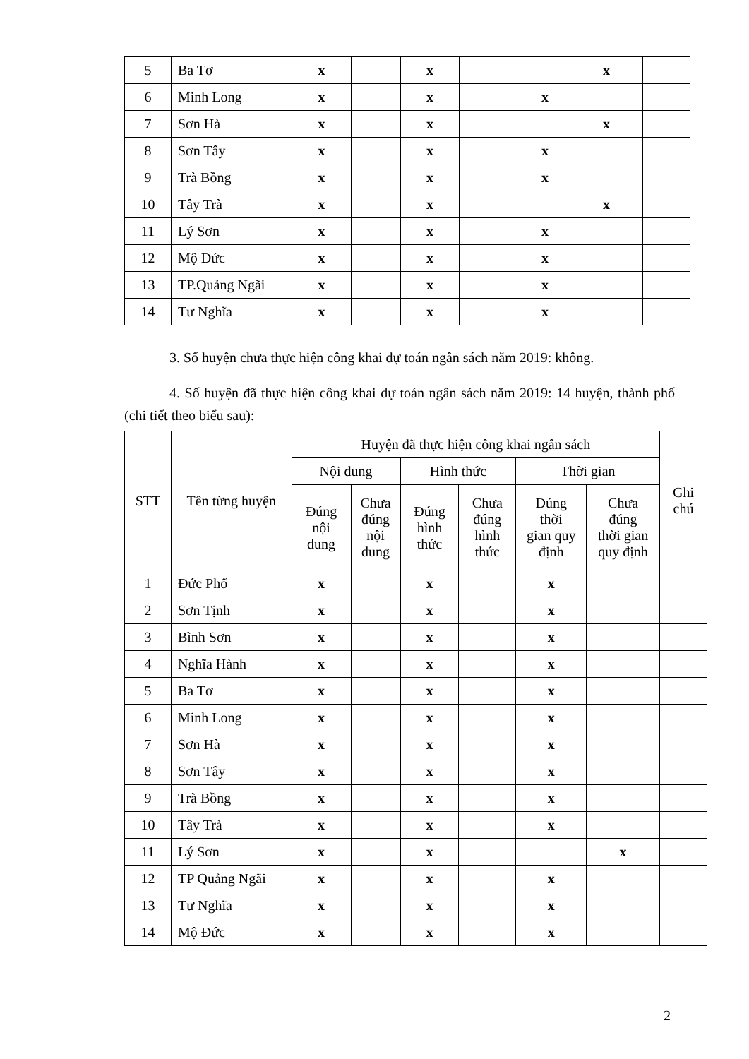| 5 | Ba Tơ | x | | x | | | x | |
| 6 | Minh Long | x | | x | | x | | |
| 7 | Sơn Hà | x | | x | | | x | |
| 8 | Sơn Tây | x | | x | | x | | |
| 9 | Trà Bồng | x | | x | | x | | |
| 10 | Tây Trà | x | | x | | | x | |
| 11 | Lý Sơn | x | | x | | x | | |
| 12 | Mộ Đức | x | | x | | x | | |
| 13 | TP.Quảng Ngãi | x | | x | | x | | |
| 14 | Tư Nghĩa | x | | x | | x | | |
3. Số huyện chưa thực hiện công khai dự toán ngân sách năm 2019: không.
4. Số huyện đã thực hiện công khai dự toán ngân sách năm 2019: 14 huyện, thành phố (chi tiết theo biểu sau):
| STT | Tên từng huyện | Huyện đã thực hiện công khai ngân sách | | | | | | Ghi chú |
| --- | --- | --- | --- | --- | --- | --- | --- | --- |
| | | Nội dung | | Hình thức | | Thời gian | | |
| | | Đúng nội dung | Chưa đúng nội dung | Đúng hình thức | Chưa đúng hình thức | Đúng thời gian quy định | Chưa đúng thời gian quy định | |
| 1 | Đức Phổ | x | | x | | x | | |
| 2 | Sơn Tịnh | x | | x | | x | | |
| 3 | Bình Sơn | x | | x | | x | | |
| 4 | Nghĩa Hành | x | | x | | x | | |
| 5 | Ba Tơ | x | | x | | x | | |
| 6 | Minh Long | x | | x | | x | | |
| 7 | Sơn Hà | x | | x | | x | | |
| 8 | Sơn Tây | x | | x | | x | | |
| 9 | Trà Bồng | x | | x | | x | | |
| 10 | Tây Trà | x | | x | | x | | |
| 11 | Lý Sơn | x | | x | | | x | |
| 12 | TP Quảng Ngãi | x | | x | | x | | |
| 13 | Tư Nghĩa | x | | x | | x | | |
| 14 | Mộ Đức | x | | x | | x | | |
2